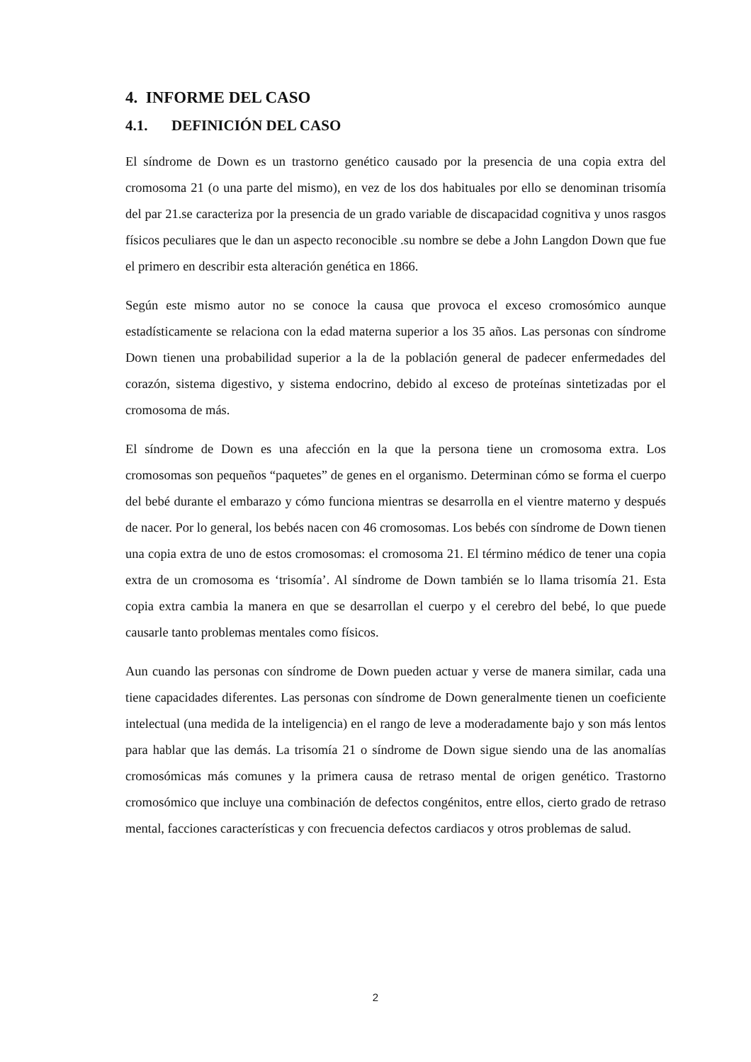4. INFORME DEL CASO
4.1. DEFINICIÓN DEL CASO
El síndrome de Down es un trastorno genético causado por la presencia de una copia extra del cromosoma 21 (o una parte del mismo), en vez de los dos habituales por ello se denominan trisomía del par 21.se caracteriza por la presencia de un grado variable de discapacidad cognitiva y unos rasgos físicos peculiares que le dan un aspecto reconocible .su nombre se debe a John Langdon Down que fue el primero en describir esta alteración genética en 1866.
Según este mismo autor no se conoce la causa que provoca el exceso cromosómico aunque estadísticamente se relaciona con la edad materna superior a los 35 años. Las personas con síndrome Down tienen una probabilidad superior a la de la población general de padecer enfermedades del corazón, sistema digestivo, y sistema endocrino, debido al exceso de proteínas sintetizadas por el cromosoma de más.
El síndrome de Down es una afección en la que la persona tiene un cromosoma extra. Los cromosomas son pequeños “paquetes” de genes en el organismo. Determinan cómo se forma el cuerpo del bebé durante el embarazo y cómo funciona mientras se desarrolla en el vientre materno y después de nacer. Por lo general, los bebés nacen con 46 cromosomas. Los bebés con síndrome de Down tienen una copia extra de uno de estos cromosomas: el cromosoma 21. El término médico de tener una copia extra de un cromosoma es ‘trisomía’. Al síndrome de Down también se lo llama trisomía 21. Esta copia extra cambia la manera en que se desarrollan el cuerpo y el cerebro del bebé, lo que puede causarle tanto problemas mentales como físicos.
Aun cuando las personas con síndrome de Down pueden actuar y verse de manera similar, cada una tiene capacidades diferentes. Las personas con síndrome de Down generalmente tienen un coeficiente intelectual (una medida de la inteligencia) en el rango de leve a moderadamente bajo y son más lentos para hablar que las demás. La trisomía 21 o síndrome de Down sigue siendo una de las anomalías cromosómicas más comunes y la primera causa de retraso mental de origen genético. Trastorno cromosómico que incluye una combinación de defectos congénitos, entre ellos, cierto grado de retraso mental, facciones características y con frecuencia defectos cardiacos y otros problemas de salud.
2